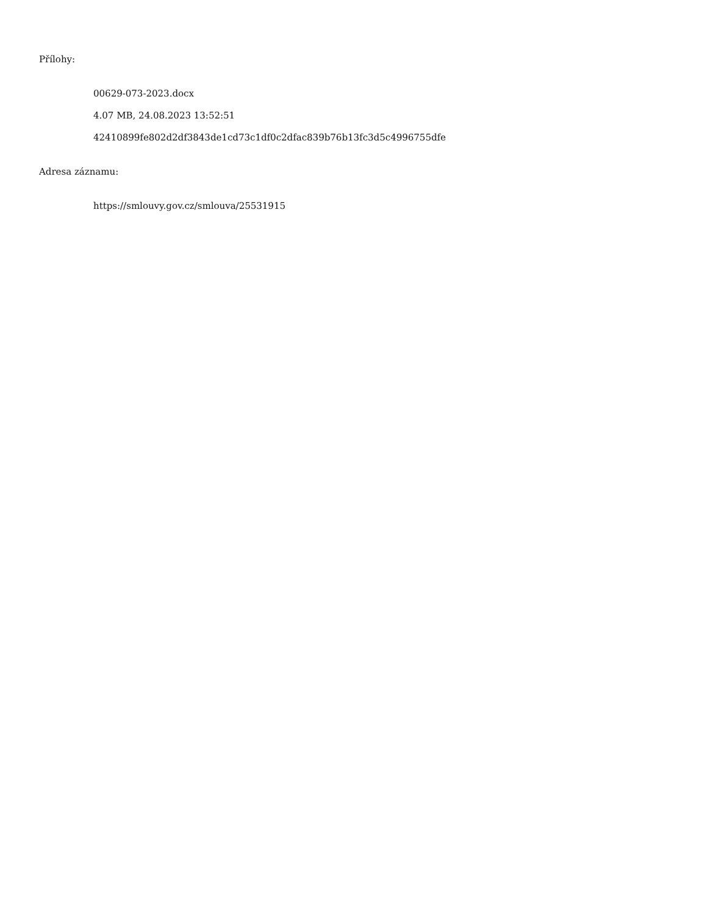Přílohy:
00629-073-2023.docx
4.07 MB, 24.08.2023 13:52:51
42410899fe802d2df3843de1cd73c1df0c2dfac839b76b13fc3d5c4996755dfe
Adresa záznamu:
https://smlouvy.gov.cz/smlouva/25531915